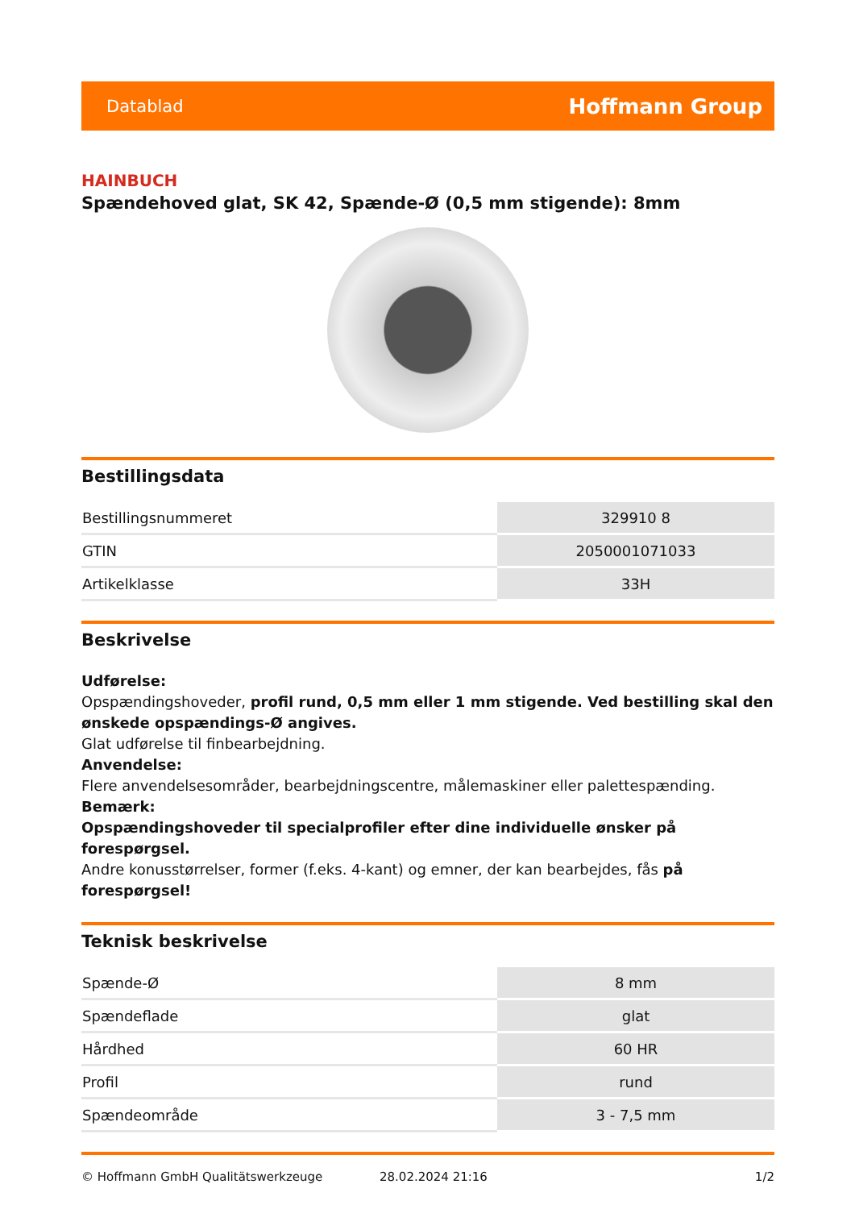Datablad Hoffmann Group
HAINBUCH
Spændehoved glat, SK 42, Spænde-Ø (0,5 mm stigende): 8mm
Bestillingsdata
| Bestillingsnummeret | 329910 8 |
| GTIN | 2050001071033 |
| Artikelklasse | 33H |
Beskrivelse
Udførelse:
Opspændingshoveder, profil rund, 0,5 mm eller 1 mm stigende. Ved bestilling skal den ønskede opspændings-Ø angives.
Glat udførelse til finbearbejdning.
Anvendelse:
Flere anvendelsesområder, bearbejdningscentre, målemaskiner eller palettespænding.
Bemærk:
Opspændingshoveder til specialprofiler efter dine individuelle ønsker på forespørgsel.
Andre konusstørrelser, former (f.eks. 4-kant) og emner, der kan bearbejdes, fås på forespørgsel!
Teknisk beskrivelse
| Spænde-Ø | 8 mm |
| Spændeflade | glat |
| Hårdhed | 60 HR |
| Profil | rund |
| Spændeområde | 3 - 7,5 mm |
© Hoffmann GmbH Qualitätswerkzeuge 28.02.2024 21:16 1/2